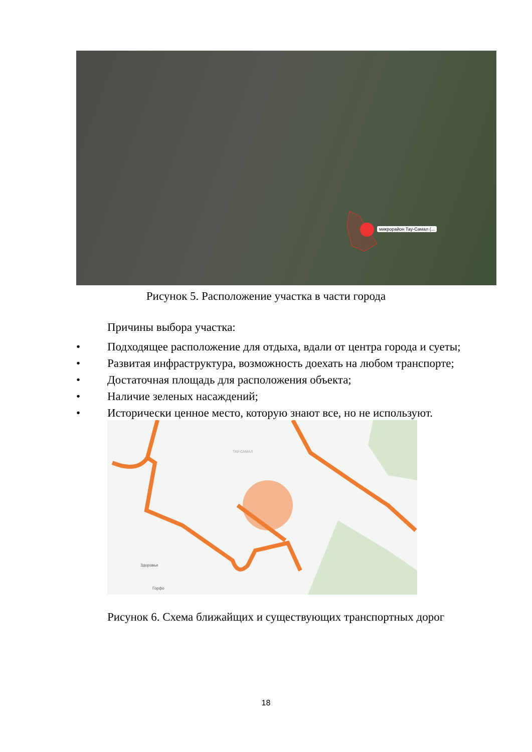микрорайон Тау-Самал (...
Рисунок 5. Расположение участка в части города
Причины выбора участка:
• Подходящее расположение для отдыха, вдали от центра города и суеты;
• Развитая инфраструктура, возможность доехать на любом транспорте;
• Достаточная площадь для расположения объекта;
• Наличие зеленых насаждений;
• Исторически ценное место, которую знают все, но не используют.
ТАУ-САМАЛ
Здоровье
Горфо
Рисунок 6. Схема ближайщих и существующих транспортных дорог
18